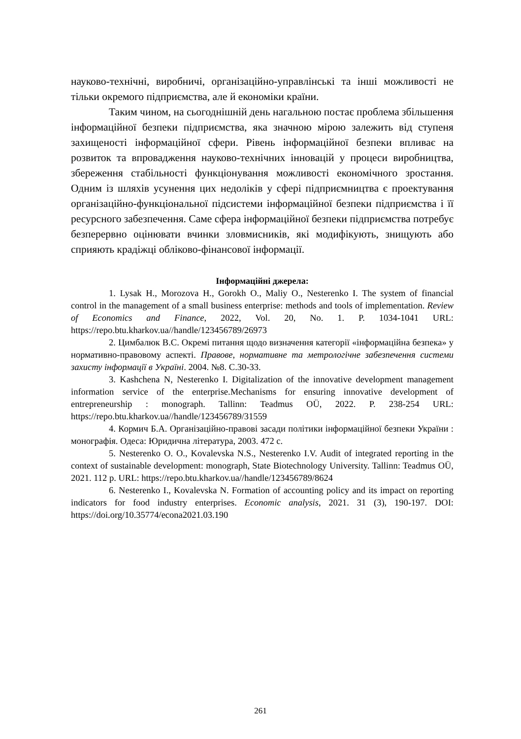науково-технічні, виробничі, організаційно-управлінські та інші можливості не тільки окремого підприємства, але й економіки країни.
Таким чином, на сьогоднішній день нагальною постає проблема збільшення інформаційної безпеки підприємства, яка значною мірою залежить від ступеня захищеності інформаційної сфери. Рівень інформаційної безпеки впливає на розвиток та впровадження науково-технічних інновацій у процеси виробництва, збереження стабільності функціонування можливості економічного зростання. Одним із шляхів усунення цих недоліків у сфері підприємництва є проектування організаційно-функціональної підсистеми інформаційної безпеки підприємства і її ресурсного забезпечення. Саме сфера інформаційної безпеки підприємства потребує безперервно оцінювати вчинки зловмисників, які модифікують, знищують або сприяють крадіжці обліково-фінансової інформації.
Інформаційні джерела:
1. Lysak H., Morozova H., Gorokh O., Maliy O., Nesterenko I. The system of financial control in the management of a small business enterprise: methods and tools of implementation. Review of Economics and Finance, 2022, Vol. 20, No. 1. P. 1034-1041 URL: https://repo.btu.kharkov.ua//handle/123456789/26973
2. Цимбалюк В.С. Окремі питання щодо визначення категорії «інформаційна безпека» у нормативно-правовому аспекті. Правове, нормативне та метрологічне забезпечення системи захисту інформації в Україні. 2004. №8. С.30-33.
3. Kashchena N, Nesterenko I. Digitalization of the innovative development management information service of the enterprise.Mechanisms for ensuring innovative development of entrepreneurship : monograph. Tallinn: Teadmus OÜ, 2022. P. 238-254 URL: https://repo.btu.kharkov.ua//handle/123456789/31559
4. Кормич Б.А. Організаційно-правові засади політики інформаційної безпеки України : монографія. Одеса: Юридична література, 2003. 472 с.
5. Nesterenko O. O., Kovalevska N.S., Nesterenko I.V. Audit of integrated reporting in the context of sustainable development: monograph, State Biotechnology University. Tallinn: Teadmus OÜ, 2021. 112 p. URL: https://repo.btu.kharkov.ua//handle/123456789/8624
6. Nesterenko I., Kovalevska N. Formation of accounting policy and its impact on reporting indicators for food industry enterprises. Economic analysis, 2021. 31 (3), 190-197. DOI: https://doi.org/10.35774/econa2021.03.190
261